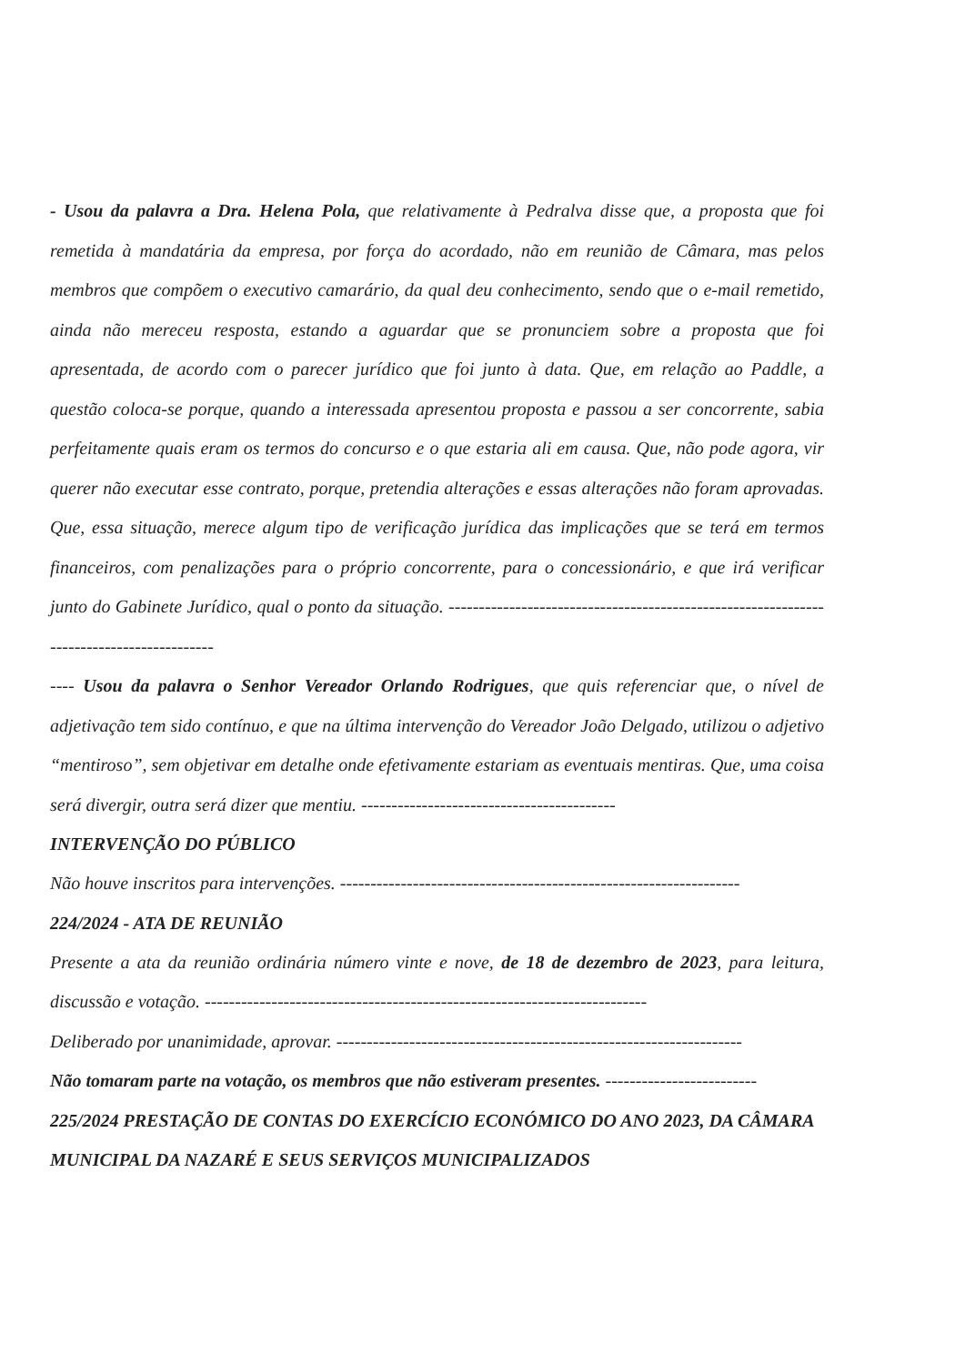- Usou da palavra a Dra. Helena Pola, que relativamente à Pedralva disse que, a proposta que foi remetida à mandatária da empresa, por força do acordado, não em reunião de Câmara, mas pelos membros que compõem o executivo camarário, da qual deu conhecimento, sendo que o e-mail remetido, ainda não mereceu resposta, estando a aguardar que se pronunciem sobre a proposta que foi apresentada, de acordo com o parecer jurídico que foi junto à data. Que, em relação ao Paddle, a questão coloca-se porque, quando a interessada apresentou proposta e passou a ser concorrente, sabia perfeitamente quais eram os termos do concurso e o que estaria ali em causa. Que, não pode agora, vir querer não executar esse contrato, porque, pretendia alterações e essas alterações não foram aprovadas. Que, essa situação, merece algum tipo de verificação jurídica das implicações que se terá em termos financeiros, com penalizações para o próprio concorrente, para o concessionário, e que irá verificar junto do Gabinete Jurídico, qual o ponto da situação. -----------------------------------------------------------------------------------------
---- Usou da palavra o Senhor Vereador Orlando Rodrigues, que quis referenciar que, o nível de adjetivação tem sido contínuo, e que na última intervenção do Vereador João Delgado, utilizou o adjetivo “mentiroso”, sem objetivar em detalhe onde efetivamente estariam as eventuais mentiras. Que, uma coisa será divergir, outra será dizer que mentiu. ------------------------------------------
INTERVENÇÃO DO PÚBLICO
Não houve inscritos para intervenções. ------------------------------------------------------------------
224/2024 - ATA DE REUNIÃO
Presente a ata da reunião ordinária número vinte e nove, de 18 de dezembro de 2023, para leitura, discussão e votação. -------------------------------------------------------------------------
Deliberado por unanimidade, aprovar. -------------------------------------------------------------------
Não tomaram parte na votação, os membros que não estiveram presentes. -------------------------
225/2024 PRESTAÇÃO DE CONTAS DO EXERCÍCIO ECONÓMICO DO ANO 2023, DA CÂMARA MUNICIPAL DA NAZARÉ E SEUS SERVIÇOS MUNICIPALIZADOS